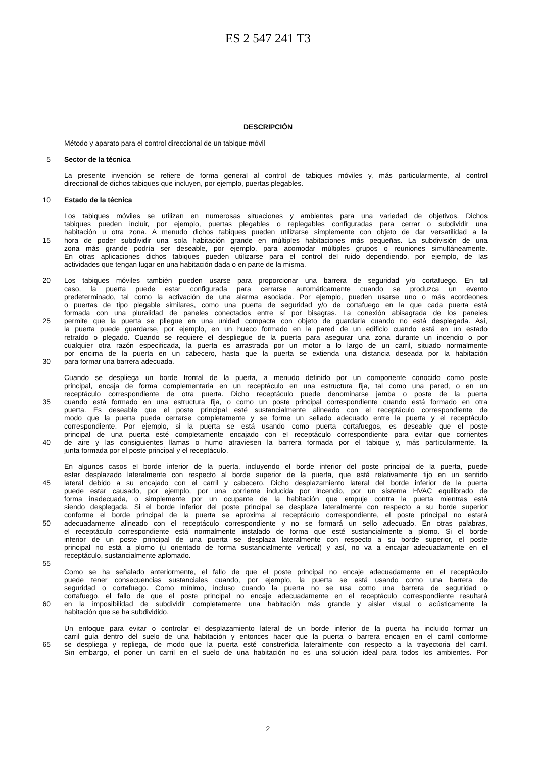ES 2 547 241 T3
DESCRIPCIÓN
Método y aparato para el control direccional de un tabique móvil
5 Sector de la técnica
La presente invención se refiere de forma general al control de tabiques móviles y, más particularmente, al control
direccional de dichos tabiques que incluyen, por ejemplo, puertas plegables.
10 Estado de la técnica
Los tabiques móviles se utilizan en numerosas situaciones y ambientes para una variedad de objetivos. Dichos
tabiques pueden incluir, por ejemplo, puertas plegables o replegables configuradas para cerrar o subdividir una
habitación u otra zona. A menudo dichos tabiques pueden utilizarse simplemente con objeto de dar versatilidad a la
15 hora de poder subdividir una sola habitación grande en múltiples habitaciones más pequeñas. La subdivisión de una
zona más grande podría ser deseable, por ejemplo, para acomodar múltiples grupos o reuniones simultáneamente.
En otras aplicaciones dichos tabiques pueden utilizarse para el control del ruido dependiendo, por ejemplo, de las
actividades que tengan lugar en una habitación dada o en parte de la misma.
20 Los tabiques móviles también pueden usarse para proporcionar una barrera de seguridad y/o cortafuego. En tal
caso, la puerta puede estar configurada para cerrarse automáticamente cuando se produzca un evento
predeterminado, tal como la activación de una alarma asociada. Por ejemplo, pueden usarse uno o más acordeones
o puertas de tipo plegable similares, como una puerta de seguridad y/o de cortafuego en la que cada puerta está
formada con una pluralidad de paneles conectados entre sí por bisagras. La conexión abisagrada de los paneles
25 permite que la puerta se pliegue en una unidad compacta con objeto de guardarla cuando no está desplegada. Así,
la puerta puede guardarse, por ejemplo, en un hueco formado en la pared de un edificio cuando está en un estado
retraído o plegado. Cuando se requiere el despliegue de la puerta para asegurar una zona durante un incendio o por
cualquier otra razón especificada, la puerta es arrastrada por un motor a lo largo de un carril, situado normalmente
por encima de la puerta en un cabecero, hasta que la puerta se extienda una distancia deseada por la habitación
30 para formar una barrera adecuada.
Cuando se despliega un borde frontal de la puerta, a menudo definido por un componente conocido como poste
principal, encaja de forma complementaria en un receptáculo en una estructura fija, tal como una pared, o en un
receptáculo correspondiente de otra puerta. Dicho receptáculo puede denominarse jamba o poste de la puerta
35 cuando está formado en una estructura fija, o como un poste principal correspondiente cuando está formado en otra
puerta. Es deseable que el poste principal esté sustancialmente alineado con el receptáculo correspondiente de
modo que la puerta pueda cerrarse completamente y se forme un sellado adecuado entre la puerta y el receptáculo
correspondiente. Por ejemplo, si la puerta se está usando como puerta cortafuegos, es deseable que el poste
principal de una puerta esté completamente encajado con el receptáculo correspondiente para evitar que corrientes
40 de aire y las consiguientes llamas o humo atraviesen la barrera formada por el tabique y, más particularmente, la
junta formada por el poste principal y el receptáculo.
En algunos casos el borde inferior de la puerta, incluyendo el borde inferior del poste principal de la puerta, puede
estar desplazado lateralmente con respecto al borde superior de la puerta, que está relativamente fijo en un sentido
45 lateral debido a su encajado con el carril y cabecero. Dicho desplazamiento lateral del borde inferior de la puerta
puede estar causado, por ejemplo, por una corriente inducida por incendio, por un sistema HVAC equilibrado de
forma inadecuada, o simplemente por un ocupante de la habitación que empuje contra la puerta mientras está
siendo desplegada. Si el borde inferior del poste principal se desplaza lateralmente con respecto a su borde superior
conforme el borde principal de la puerta se aproxima al receptáculo correspondiente, el poste principal no estará
50 adecuadamente alineado con el receptáculo correspondiente y no se formará un sello adecuado. En otras palabras,
el receptáculo correspondiente está normalmente instalado de forma que esté sustancialmente a plomo. Si el borde
inferior de un poste principal de una puerta se desplaza lateralmente con respecto a su borde superior, el poste
principal no está a plomo (u orientado de forma sustancialmente vertical) y así, no va a encajar adecuadamente en el
receptáculo, sustancialmente aplomado.
55
Como se ha señalado anteriormente, el fallo de que el poste principal no encaje adecuadamente en el receptáculo
puede tener consecuencias sustanciales cuando, por ejemplo, la puerta se está usando como una barrera de
seguridad o cortafuego. Como mínimo, incluso cuando la puerta no se usa como una barrera de seguridad o
cortafuego, el fallo de que el poste principal no encaje adecuadamente en el receptáculo correspondiente resultará
60 en la imposibilidad de subdividir completamente una habitación más grande y aislar visual o acústicamente la
habitación que se ha subdividido.
Un enfoque para evitar o controlar el desplazamiento lateral de un borde inferior de la puerta ha incluido formar un
carril guía dentro del suelo de una habitación y entonces hacer que la puerta o barrera encajen en el carril conforme
65 se despliega y repliega, de modo que la puerta esté constreñida lateralmente con respecto a la trayectoria del carril.
Sin embargo, el poner un carril en el suelo de una habitación no es una solución ideal para todos los ambientes. Por
2